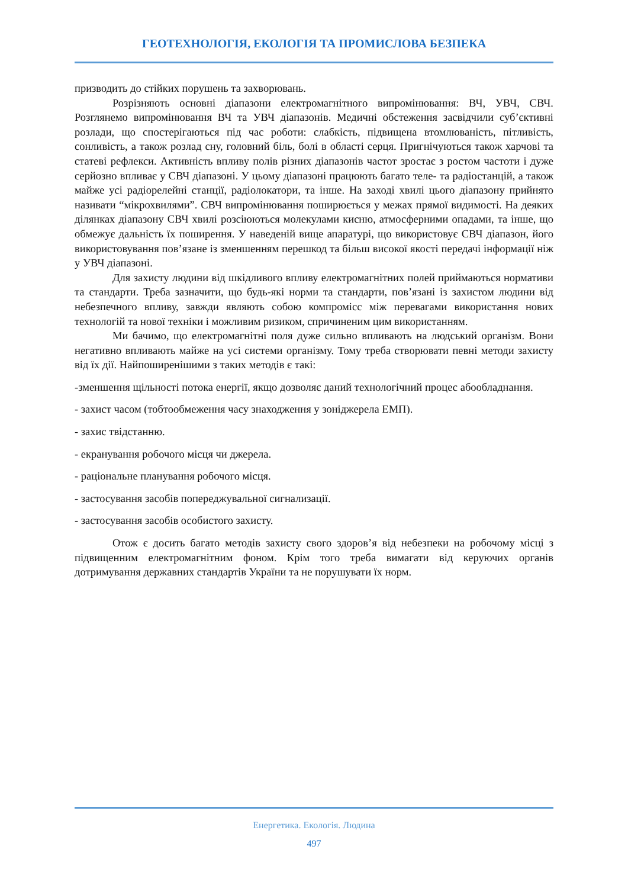ГЕОТЕХНОЛОГІЯ, ЕКОЛОГІЯ ТА ПРОМИСЛОВА БЕЗПЕКА
призводить до стійких порушень та захворювань.
Розрізняють основні діапазони електромагнітного випромінювання: ВЧ, УВЧ, СВЧ. Розглянемо випромінювання ВЧ та УВЧ діапазонів. Медичні обстеження засвідчили суб’єктивні розлади, що спостерігаються під час роботи: слабкість, підвищена втомлюваність, пітливість, сонливість, а також розлад сну, головний біль, болі в області серця. Пригнічуються також харчові та статеві рефлекси. Активність впливу полів різних діапазонів частот зростає з ростом частоти і дуже серйозно впливає у СВЧ діапазоні. У цьому діапазоні працюють багато теле- та радіостанцій, а також майже усі радіорелейні станції, радіолокатори, та інше. На заході хвилі цього діапазону прийнято називати “мікрохвилями”. СВЧ випромінювання поширюється у межах прямої видимості. На деяких ділянках діапазону СВЧ хвилі розсіюються молекулами кисню, атмосферними опадами, та інше, що обмежує дальність їх поширення. У наведеній вище апаратурі, що використовує СВЧ діапазон, його використовування пов’язане із зменшенням перешкод та більш високої якості передачі інформації ніж у УВЧ діапазоні.
Для захисту людини від шкідливого впливу електромагнітних полей приймаються нормативи та стандарти. Треба зазначити, що будь-які норми та стандарти, пов’язані із захистом людини від небезпечного впливу, завжди являють собою компроміcс між перевагами використання нових технологій та нової техніки і можливим ризиком, спричиненим цим використанням.
Ми бачимо, що електромагнітні поля дуже сильно впливають на людський організм. Вони негативно впливають майже на усі системи організму. Тому треба створювати певні методи захисту від їх дії. Найпоширенішими з таких методів є такі:
-зменшення щільності потока енергії, якщо дозволяє даний технологічний процес абообладнання.
- захист часом (тобтообмеження часу знаходження у зоніджерела ЕМП).
- захис твідстанню.
- екранування робочого місця чи джерела.
- раціональне планування робочого місця.
- застосування засобів попереджувальної сигнализації.
- застосування засобів особистого захисту.
Отож є досить багато методів захисту свого здоров’я від небезпеки на робочому місці з підвищенним електромагнітним фоном. Крім того треба вимагати від керуючих органів дотримування державних стандартів України та не порушувати їх норм.
Енергетика. Екологія. Людина
497